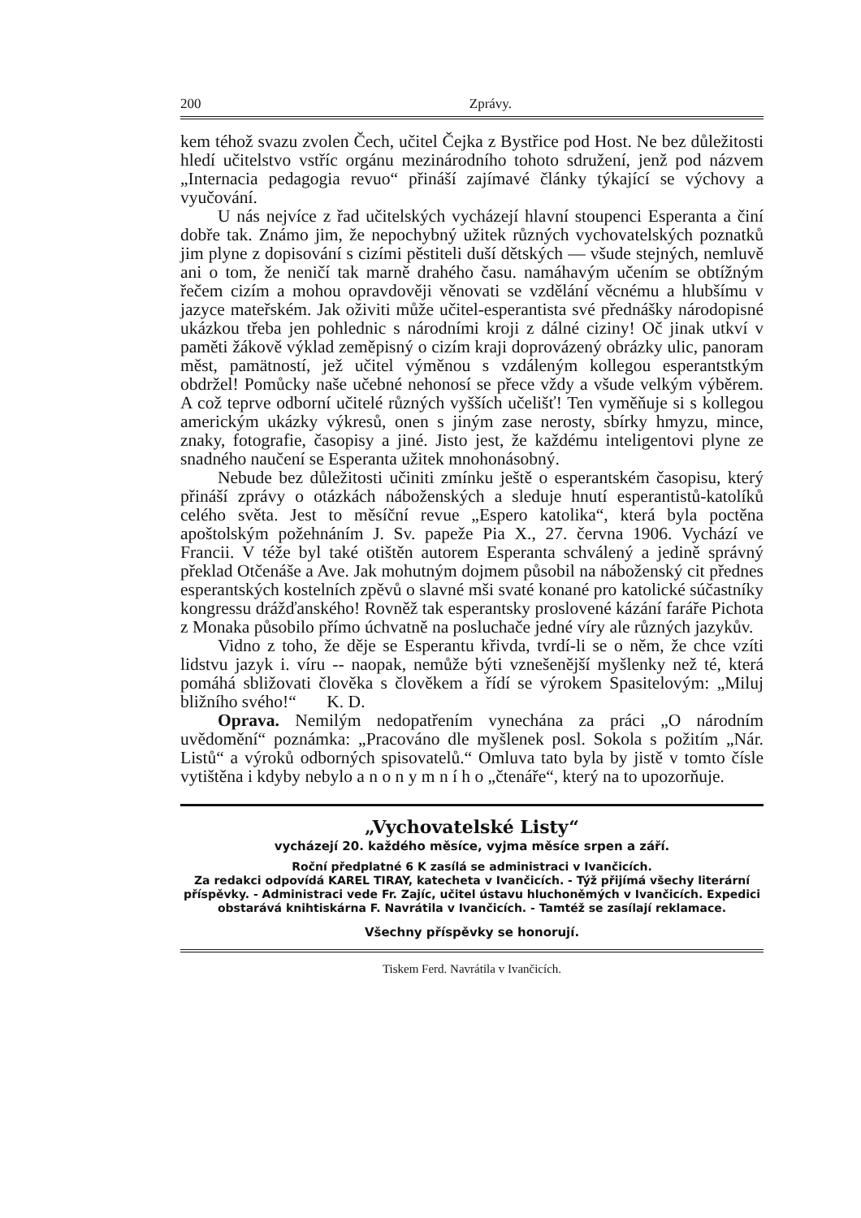200 Zprávy.
kem téhož svazu zvolen Čech, učitel Čejka z Bystřice pod Host. Ne bez důležitosti hledí učitelstvo vstříc orgánu mezinárodního tohoto sdružení, jenž pod názvem „Internacia pedagogia revuo“ přináší zajímavé články týkající se výchovy a vyučování.
U nás nejvíce z řad učitelských vycházejí hlavní stoupenci Esperanta a činí dobře tak. Známo jim, že nepochybný užitek různých vychovatelských poznatků jim plyne z dopisování s cizími pěstiteli duší dětských — všude stejných, nemluvě ani o tom, že neničí tak marně drahého času. namáhavým učením se obtížným řečem cizím a mohou opravdověji věnovati se vzdělání věcnému a hlubšímu v jazyce mateřském. Jak oživiti může učitel-esperantista své přednášky národopisné ukázkou třeba jen pohlednic s národními kroji z dálné ciziny! Oč jinak utkví v paměti žákově výklad zeměpisný o cizím kraji doprovázený obrázky ulic, panoram měst, pamätností, jež učitel výměnou s vzdáleným kollegou esperantstkým obdržel! Pomůcky naše učebné nehonosí se přece vždy a všude velkým výběrem. A což teprve odborní učitelé různých vyšších učelišť! Ten vyměňuje si s kollegou americkým ukázky výkresů, onen s jiným zase nerosty, sbírky hmyzu, mince, znaky, fotografie, časopisy a jiné. Jisto jest, že každému inteligentovi plyne ze snadného naučení se Esperanta užitek mnohonásobný.
Nebude bez důležitosti učiniti zmínku ještě o esperantském časopisu, který přináší zprávy o otázkách náboženských a sleduje hnutí esperantistů-katolíků celého světa. Jest to měsíční revue „Espero katolika“, která byla poctěna apoštolským požehnáním J. Sv. papeže Pia X., 27. června 1906. Vychází ve Francii. V téže byl také otištěn autorem Esperanta schválený a jedině správný překlad Otčenáše a Ave. Jak mohutným dojmem působil na náboženský cit přednes esperantských kostelních zpěvů o slavné mši svaté konané pro katolické súčastníky kongressu drážďanského! Rovněž tak esperantsky proslovené kázání faráře Pichota z Monaka působilo přímo úchvatně na posluchače jedné víry ale různých jazykův.
Vidno z toho, že děje se Esperantu křivda, tvrdí-li se o něm, že chce vzíti lidstvu jazyk i. víru -- naopak, nemůže býti vznešenější myšlenky než té, která pomáhá sbližovati člověka s člověkem a řídí se výrokem Spasitelovým: „Miluj bližního svého!“ K. D.
Oprava. Nemilým nedopatřením vynechána za práci „O národním uvědomění“ poznámka: „Pracováno dle myšlenek posl. Sokola s požitím „Nár. Listů“ a výroků odborných spisovatelů.“ Omluva tato byla by jistě v tomto čísle vytištěna i kdyby nebylo a n o n y m n í h o „čtenáře“, který na to upozorňuje.
„Vychovatelské Listy“
vycházejí 20. každého měsíce, vyjma měsíce srpen a září.
Roční předplatné 6 K zasílá se administraci v Ivančicích.
Za redakci odpovídá KAREL TIRAY, katecheta v Ivančicích. - Týž přijímá všechy literární příspěvky. - Administraci vede Fr. Zajíc, učitel ústavu hluchoněmých v Ivančicích. Expedici obstarává knihtiskárna F. Navrátila v Ivančicích. - Tamtéž se zasílají reklamace.
Všechny příspěvky se honorují.
Tiskem Ferd. Navrátila v Ivančicích.